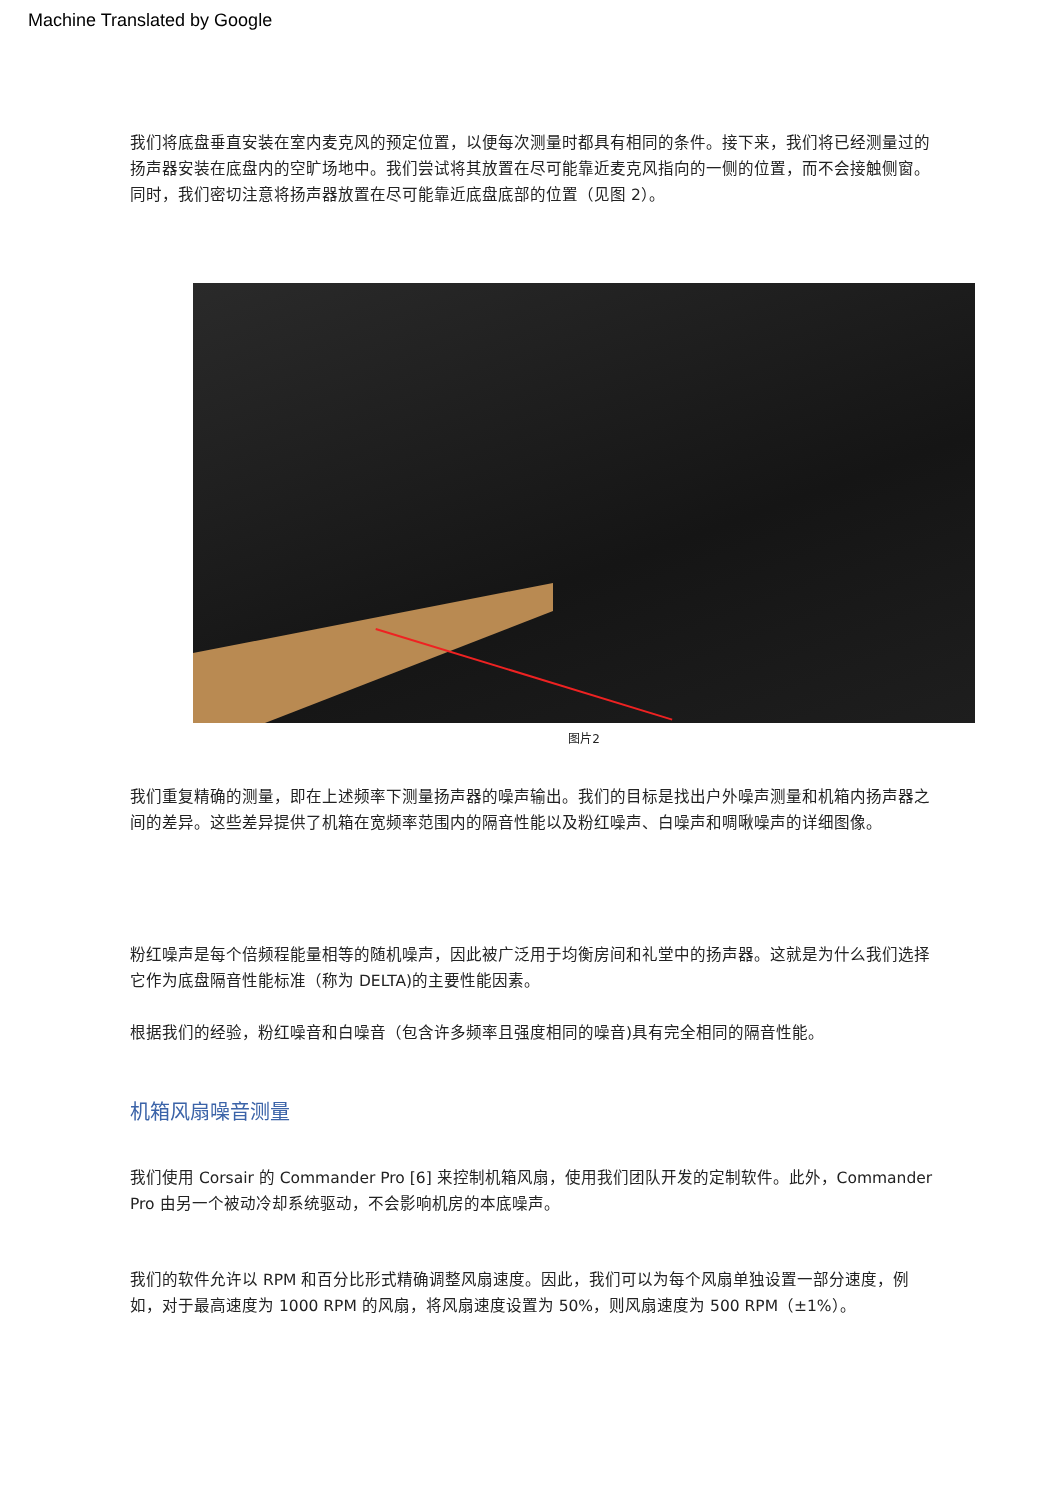Machine Translated by Google
我们将底盘垂直安装在室内麦克风的预定位置，以便每次测量时都具有相同的条件。接下来，我们将已经测量过的扬声器安装在底盘内的空旷场地中。我们尝试将其放置在尽可能靠近麦克风指向的一侧的位置，而不会接触侧窗。同时，我们密切注意将扬声器放置在尽可能靠近底盘底部的位置（见图 2）。
图片2
我们重复精确的测量，即在上述频率下测量扬声器的噪声输出。我们的目标是找出户外噪声测量和机箱内扬声器之间的差异。这些差异提供了机箱在宽频率范围内的隔音性能以及粉红噪声、白噪声和啁啾噪声的详细图像。
粉红噪声是每个倍频程能量相等的随机噪声，因此被广泛用于均衡房间和礼堂中的扬声器。这就是为什么我们选择它作为底盘隔音性能标准（称为 DELTA)的主要性能因素。
根据我们的经验，粉红噪音和白噪音（包含许多频率且强度相同的噪音)具有完全相同的隔音性能。
机箱风扇噪音测量
我们使用 Corsair 的 Commander Pro [6] 来控制机箱风扇，使用我们团队开发的定制软件。此外，Commander Pro 由另一个被动冷却系统驱动，不会影响机房的本底噪声。
我们的软件允许以 RPM 和百分比形式精确调整风扇速度。因此，我们可以为每个风扇单独设置一部分速度，例如，对于最高速度为 1000 RPM 的风扇，将风扇速度设置为 50%，则风扇速度为 500 RPM（±1%）。